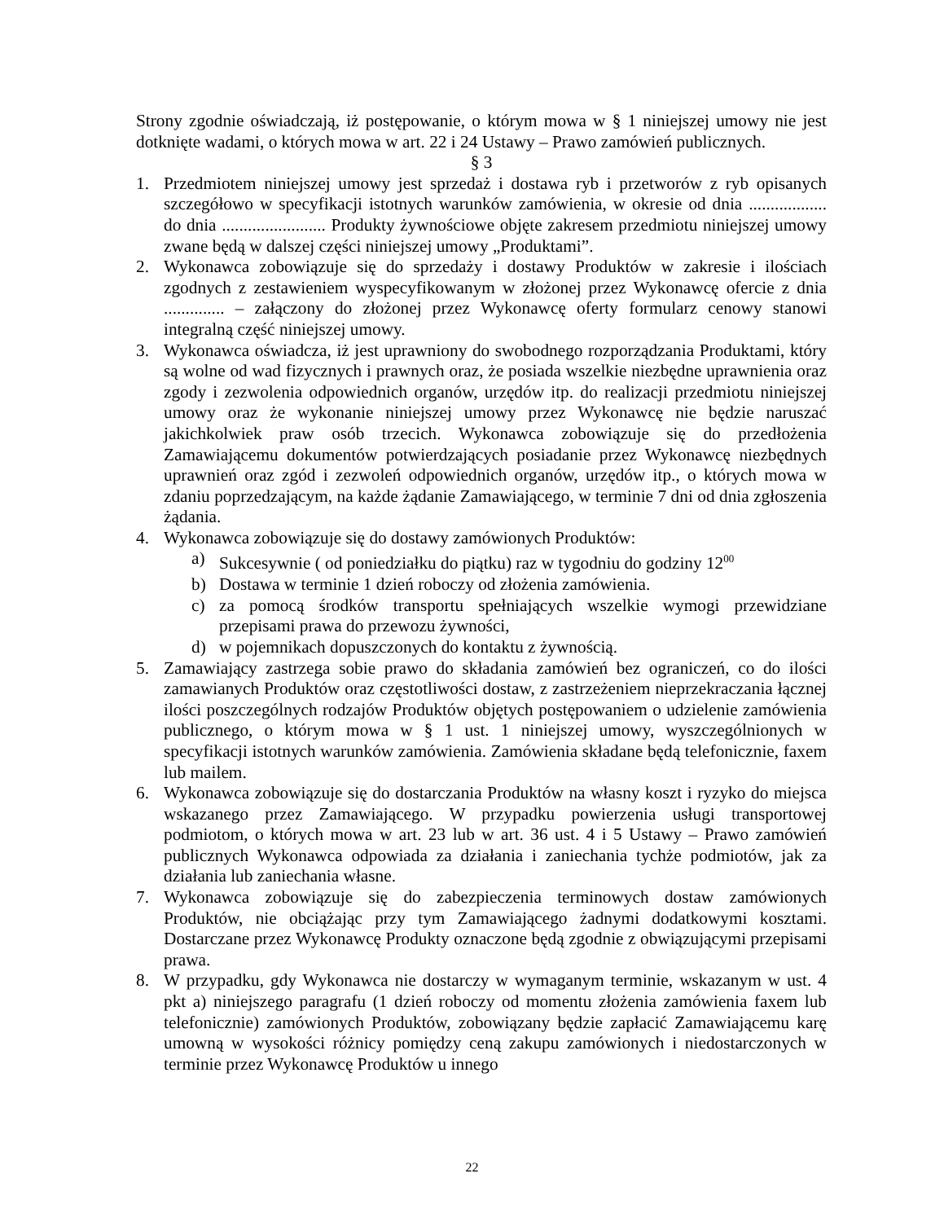Strony zgodnie oświadczają, iż postępowanie, o którym mowa w § 1 niniejszej umowy nie jest dotknięte wadami, o których mowa w art. 22 i 24 Ustawy – Prawo zamówień publicznych.
§ 3
1. Przedmiotem niniejszej umowy jest sprzedaż i dostawa ryb i przetworów z ryb opisanych szczegółowo w specyfikacji istotnych warunków zamówienia, w okresie od dnia .................. do dnia ........................ Produkty żywnościowe objęte zakresem przedmiotu niniejszej umowy zwane będą w dalszej części niniejszej umowy „Produktami”.
2. Wykonawca zobowiązuje się do sprzedaży i dostawy Produktów w zakresie i ilościach zgodnych z zestawieniem wyspecyfikowanym w złożonej przez Wykonawcę ofercie z dnia .............. – załączony do złożonej przez Wykonawcę oferty formularz cenowy stanowi integralną część niniejszej umowy.
3. Wykonawca oświadcza, iż jest uprawniony do swobodnego rozporządzania Produktami, który są wolne od wad fizycznych i prawnych oraz, że posiada wszelkie niezbędne uprawnienia oraz zgody i zezwolenia odpowiednich organów, urzędów itp. do realizacji przedmiotu niniejszej umowy oraz że wykonanie niniejszej umowy przez Wykonawcę nie będzie naruszać jakichkolwiek praw osób trzecich. Wykonawca zobowiązuje się do przedłożenia Zamawiającemu dokumentów potwierdzających posiadanie przez Wykonawcę niezbędnych uprawnień oraz zgód i zezwoleń odpowiednich organów, urzędów itp., o których mowa w zdaniu poprzedzającym, na każde żądanie Zamawiającego, w terminie 7 dni od dnia zgłoszenia żądania.
4. Wykonawca zobowiązuje się do dostawy zamówionych Produktów:
a) Sukcesywnie ( od poniedziałku do piątku) raz w tygodniu do godziny 12<sup>00</sup>
b) Dostawa w terminie 1 dzień roboczy od złożenia zamówienia.
c) za pomocą środków transportu spełniających wszelkie wymogi przewidziane przepisami prawa do przewozu żywności,
d) w pojemnikach dopuszczonych do kontaktu z żywnością.
5. Zamawiający zastrzega sobie prawo do składania zamówień bez ograniczeń, co do ilości zamawianych Produktów oraz częstotliwości dostaw, z zastrzeżeniem nieprzekraczania łącznej ilości poszczególnych rodzajów Produktów objętych postępowaniem o udzielenie zamówienia publicznego, o którym mowa w § 1 ust. 1 niniejszej umowy, wyszczególnionych w specyfikacji istotnych warunków zamówienia. Zamówienia składane będą telefonicznie, faxem lub mailem.
6. Wykonawca zobowiązuje się do dostarczania Produktów na własny koszt i ryzyko do miejsca wskazanego przez Zamawiającego. W przypadku powierzenia usługi transportowej podmiotom, o których mowa w art. 23 lub w art. 36 ust. 4 i 5 Ustawy – Prawo zamówień publicznych Wykonawca odpowiada za działania i zaniechania tychże podmiotów, jak za działania lub zaniechania własne.
7. Wykonawca zobowiązuje się do zabezpieczenia terminowych dostaw zamówionych Produktów, nie obciążając przy tym Zamawiającego żadnymi dodatkowymi kosztami. Dostarczane przez Wykonawcę Produkty oznaczone będą zgodnie z obwiązującymi przepisami prawa.
8. W przypadku, gdy Wykonawca nie dostarczy w wymaganym terminie, wskazanym w ust. 4 pkt a) niniejszego paragrafu (1 dzień roboczy od momentu złożenia zamówienia faxem lub telefonicznie) zamówionych Produktów, zobowiązany będzie zapłacić Zamawiającemu karę umowną w wysokości różnicy pomiędzy ceną zakupu zamówionych i niedostarczonych w terminie przez Wykonawcę Produktów u innego
22